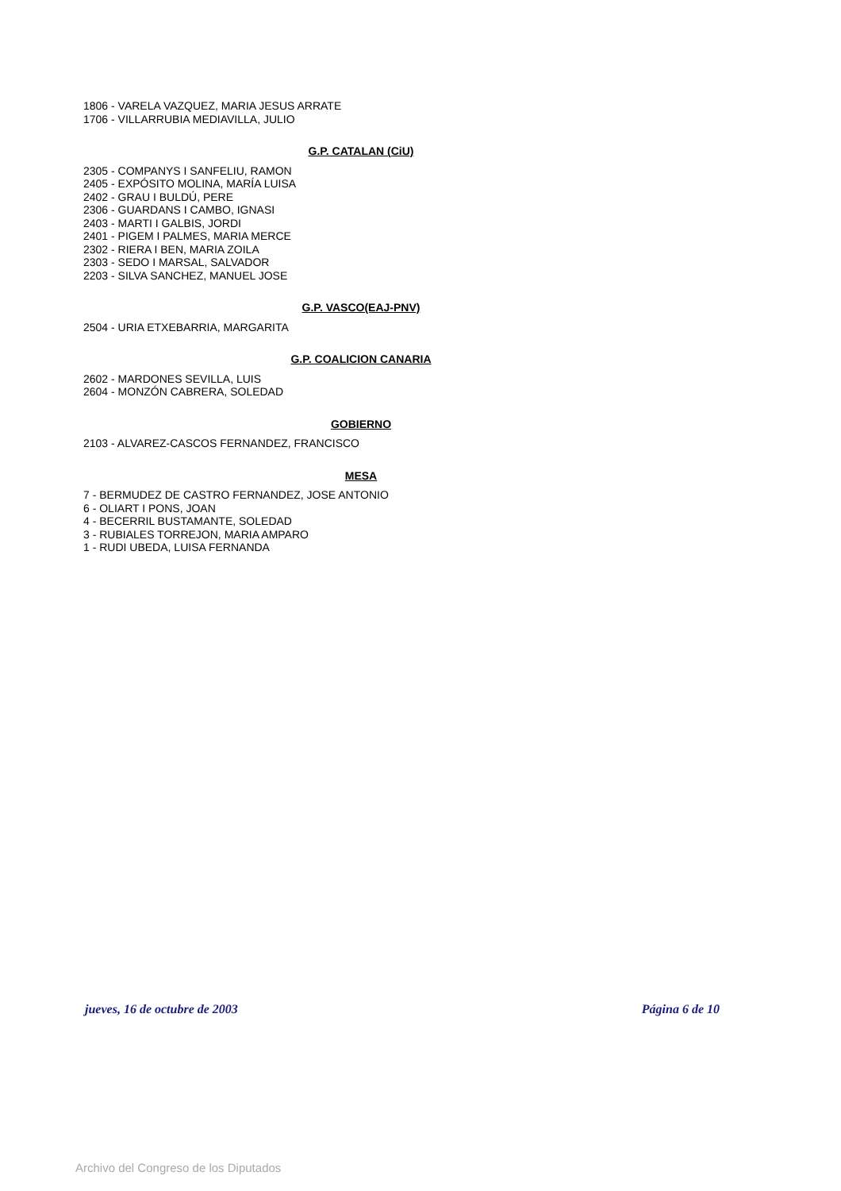1806 - VARELA VAZQUEZ, MARIA JESUS ARRATE
1706 - VILLARRUBIA MEDIAVILLA, JULIO
G.P. CATALAN (CiU)
2305 - COMPANYS I SANFELIU, RAMON
2405 - EXPÓSITO MOLINA, MARÍA LUISA
2402 - GRAU I BULDÚ, PERE
2306 - GUARDANS I CAMBO, IGNASI
2403 - MARTI I GALBIS, JORDI
2401 - PIGEM I PALMES, MARIA MERCE
2302 - RIERA I BEN, MARIA ZOILA
2303 - SEDO I MARSAL, SALVADOR
2203 - SILVA SANCHEZ, MANUEL JOSE
G.P. VASCO(EAJ-PNV)
2504 - URIA ETXEBARRIA, MARGARITA
G.P. COALICION CANARIA
2602 - MARDONES SEVILLA, LUIS
2604 - MONZÓN CABRERA, SOLEDAD
GOBIERNO
2103 - ALVAREZ-CASCOS FERNANDEZ, FRANCISCO
MESA
7 - BERMUDEZ DE CASTRO FERNANDEZ, JOSE ANTONIO
6 - OLIART I PONS, JOAN
4 - BECERRIL BUSTAMANTE, SOLEDAD
3 - RUBIALES TORREJON, MARIA AMPARO
1 - RUDI UBEDA, LUISA FERNANDA
jueves, 16 de octubre de 2003 Página 6 de 10
Archivo del Congreso de los Diputados